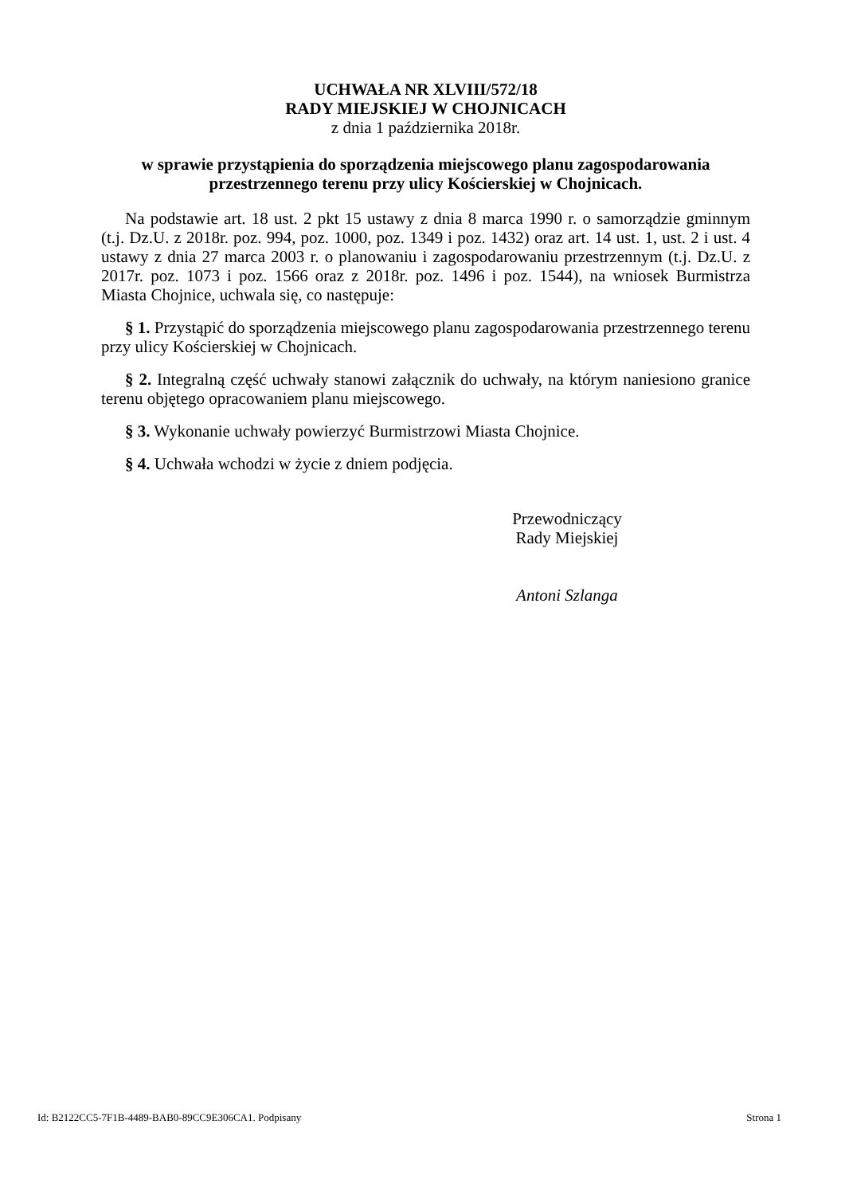UCHWAŁA NR XLVIII/572/18
RADY MIEJSKIEJ W CHOJNICACH
z dnia 1 października 2018r.
w sprawie przystąpienia do sporządzenia miejscowego planu zagospodarowania przestrzennego terenu przy ulicy Kościerskiej w Chojnicach.
Na podstawie art. 18 ust. 2 pkt 15 ustawy z dnia 8 marca 1990 r. o samorządzie gminnym (t.j. Dz.U. z 2018r. poz. 994, poz. 1000, poz. 1349 i poz. 1432) oraz art. 14 ust. 1, ust. 2 i ust. 4 ustawy z dnia 27 marca 2003 r. o planowaniu i zagospodarowaniu przestrzennym (t.j. Dz.U. z 2017r. poz. 1073 i poz. 1566 oraz z 2018r. poz. 1496 i poz. 1544), na wniosek Burmistrza Miasta Chojnice, uchwala się, co następuje:
§ 1. Przystąpić do sporządzenia miejscowego planu zagospodarowania przestrzennego terenu przy ulicy Kościerskiej w Chojnicach.
§ 2. Integralną część uchwały stanowi załącznik do uchwały, na którym naniesiono granice terenu objętego opracowaniem planu miejscowego.
§ 3. Wykonanie uchwały powierzyć Burmistrzowi Miasta Chojnice.
§ 4. Uchwała wchodzi w życie z dniem podjęcia.
Przewodniczący
Rady Miejskiej
Antoni Szlanga
Id: B2122CC5-7F1B-4489-BAB0-89CC9E306CA1. Podpisany Strona 1